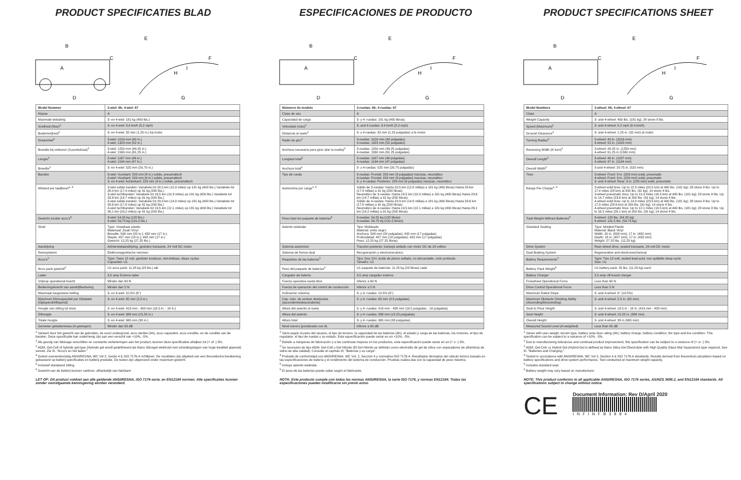PRODUCT SPECIFICATIES BLAD
B
A
C
D
E
F
H
I
G
| Model Nummer | 3-wiel: 66; 4-wiel: 67 |
| --- | --- |
| Klasse | A |
| Maximale belasting | 3- en 4-wiel: 181 kg (400 lbs.) |
| Snelheid (Max)<sup>1</sup> | 3- en 4-wiel: 8,4 km/h (5,2 mph) |
| Bodemvrijheid<sup>2</sup> | 3- en 4-wiel: 32 mm (1,25 in.) bij motor |
| Draaicirkel<sup>2</sup> | 3-wiel: 1016 mm (40 in.) 4-wiel: 1323 mm (52 in.) |
| Breedte bij omkeren (3-puntsdraai)<sup>2</sup> | 3-wiel: 1250 mm (49,25 in.) 4-wiel: 1560 mm (61,25 in.) |
| Lengte<sup>2</sup> | 3-wiel: 1167 mm (46 in.) 4-wiel: 1194 mm (47 in.) |
| Breedte<sup>2</sup> | 3- en 4-wiel: 525 mm (20,75 in.) |
| Banden | 3-wiel: Voorkant: 203 mm (8 in.) solide, pneumatisch 4-wiel: Voorkant: 229 mm (9 in.) solide, pneumatisch 3- en 4-wiel: Achterkant: 229 mm (9 in.) solide, pneumatisch |
| Afstand per laadbeurt<sup>1, 4</sup> | 3-wiel solide banden: Variabele tot 20,5 km (12,8 miles) op 181 kg (400 lbs.) Variabele tot 28,4 km (17,4 miles) op 91 kg (200 lbs.) 3-wiel luchtbanden: Variabele tot 16,5 km (10,3 miles) op 181 kg (400 lbs.) Variabele tot 23,6 km (14,7 miles) op 91 kg (200 lbs.) 4-wiel solide banden: Variabele tot 23,9 km (14,8 miles) op 181 kg (400 lbs.) Variabele tot 28,6 km (17,8 miles) op 91 kg (200 lbs.) 4-wiel luchtbanden: Variabele tot 19,5 km (12,1 miles) op 181 kg (400 lbs.) Variabele tot 26,1 km (16,2 miles) op 91 kg (200 lbs.) |
| Gewicht zonder accu's<sup>5</sup> | 3-wiel: 54,25 kg (120 lbs.) 4-wiel: 59,75 kg (131,5 lbs.) |
| Stoel | Type: Vouwbaar plastic Materiaal: Zwart Vinyl Breedte: 508 mm (20 in.); 432 mm (17 in.) Diepte: 457 mm (18 in.); 432 mm (17 in.) Gewicht: 12,25 kg (27,25 lbs.) |
| Aandrijving | Achterwielaandrijving, gesloten transaxle, 24 Volt DC motor |
| Remsysteem | Elektromagnetische remmen |
| Accu's<sup>3</sup> | Type: Twee 12 volt, gesloten loodzuur, niet-lekbaar, diepe cyclus Capaciteit: U1 |
| Accu pack gewicht<sup>6</sup> | U1 accu pack: 11,25 kg (25 lbs.) elk |
| Lader | 3,5 amp Externe lader |
| Vrijloop operational kracht | Minder dan 60 N |
| Bedieningskracht van aandrijfbesturing | Minder dan 5 N |
| Maximaal toegestane helling | 3- en 4-wiel: 10,5% (6°) |
| Maximum Klimcapaciteit per Obstakel (Oplopend/Aflopend) | 3- en 4-wiel: 65 mm (2,5 in.) |
| Hoogte van zitting tot vloer | 3- en 4-wiel: 419 mm - 458 mm (16.5 in. - 18 in.) |
| Zithoogte | 3- en 4-wiel: 388 mm (15,25 in.) |
| Totale hoogte | 3- en 4-wiel: 965 mm (38 in.) |
| Gemeten geluidsniveau (A-gewogen) | Minder dan 65 dB |
<sup>1</sup> Varieert door het gewicht van de gebruiker, de soort ondergrond, accu sterkte (Ah), accu capaciteit, accu conditie, en de conditie van de banden. Deze specificatie kan onderhevig zijn aan een verschil van +10%, -5%.
<sup>2</sup> Als gevolg van fabicage verschillen en constante verbeteringen aan het product, kunnen deze specificaties afwijken tot (+ of -) 3%.
<sup>3</sup> AGM, Gel-Cell of hybride gel-type (Hybride gel wordt gedefinieerd als Nano Silicagel elektrolyt met scheidingslagen van hoge kwaliteit glasmat) vereist. Zie III. "Accu's en het laden."
<sup>4</sup> Getest overeenkomstig ANSI/RESNA, WC Vol 2, Sectie 4 & ISO 7176-4 richtlijnen. De resultaten zijn afgeleid van een theoretische berekening gebaseerd op batterij specificaties en batterij prestatie. De testen zijn uitgevoerd onder maximum gewicht.
<sup>5</sup> Inclusief standaard zitting.
<sup>6</sup> Gewicht van de batterij kunnen variëren, afhankelijk van fabrikant
LET OP: Dit product voldoet aan alle geldende ANSI/RESNA, ISO 7176-serie, en EN12184 normen. Alle specificaties kunnen zonder voorafgaande kennisgeving worden veranderd.
ESPECIFICACIONES DE PRODUCTO
B
A
C
D
E
F
H
I
G
| Números de modelo | 3-ruedas: 66; 4-ruedas: 67 |
| --- | --- |
| Clase de uso | A |
| Capacidad de carga | 3- y 4- ruedas: 181 kg (400 libras) |
| Velocidad (máx)<sup>1</sup> | 3- and 4-ruedas: 8.4 km/h (5.2 mph) |
| Distancia al suelo<sup>2</sup> | 3- y 4-ruedas: 32 mm (1.25 pulgadas) a la motor |
| Radio de giro<sup>2</sup> | 3-ruedas: 1016 mm (40 pulgadas) 4-ruedas: 1323 mm (52 pulgadas) |
| Anchura necesaria para girar (dar la vuelta)<sup>2</sup> | 3-ruedas: 1250 mm (49.25 pulgadas) 4-ruedas: 1560 mm (61.25 pulgadas) |
| Longitud total<sup>2</sup> | 3-ruedas: 1167 mm (46 pulgadas) 4-ruedas: 1194 mm (47 pulgadas) |
| Anchura total<sup>2</sup> | 3- y 4-ruedas: 525 mm (20.75 pulgadas) |
| Tipo de rueda | 3-ruedas: Frontal: 203 mm (8 pulgadas) macizas, neumático 4-ruedas: Frontal: 229 mm (9 pulgadas) macizas, neumático 3- y 4-ruedas: Posterior: 229 mm (9 pulgadas) macizas, neumático |
| Autonomía por carga<sup>1, 4</sup> | Sólido de 3-ruedas: Hasta 20.5 km (12.8 millas) a 181 kg (400 libras) Hasta 28 km (17.4 millas) a 91 kg (200 libras) Neumático de 3-ruedas: Hasta 16.5 km (10.3 millas) a 181 kg (400 libras) Hasta 23.6 km (14.7 millas) a 91 kg (200 libras) Sólido de 4-ruedas: Hasta 23.9 km (14.8 millas) a 181 kg (400 libras) Hasta 28.6 km (17.8 millas) a 91 kg (200 libras) Neumático de 4-ruedas: Hasta 19.5 km (12.1 millas) a 181 kg (400 libras) Hasta 26.1 km (16.2 millas) a 91 kg (200 libras) |
| Peso total sin paquete de baterías<sup>5</sup> | 3-ruedas: 54.25 kg (120 libras) 4-ruedas: 59.75 kg (131.5 libras) |
| Asiento estándar | Tipo: Moldeado Material: vinilo negro Anchura: 508 mm (20 pulgadas); 432 mm (17 pulgadas) Profundidad: 457 mm (18 pulgadas); 432 mm (17 pulgadas) Peso: 12.25 kg (27.25 libras) |
| Sistema automotor | Tracción posterior, transeje sellado con motor DC de 24 voltios |
| Sistema de frenos dual | Recuperación y electromecánico |
| Requisitos de las baterías<sup>3</sup> | Tipo: Dos 12V, ácido de plomo sellado, no derramable, ciclo profundo Tamaño: U1 |
| Peso del paquete de baterías<sup>6</sup> | U1 paquete de baterías: 11.25 kg (25 libras) cada |
| Cargador de batería | 3.5 amp cargador externo |
| Fuerza operativa rueda libre | Inferior a 60 N |
| Fuerza de operación del control de conducción | Inferior a 5 N |
| Inclinación máxima | 3- y 4- ruedas: 10.5% (6°) |
| Cap. máx. de sortear obstáculos (ascendente/descendente) | 3- y 4- ruedas: 65 mm (2.5 pulgadas) |
| Altura del asiento al suelo | 3- y 4- ruedas: 419 mm - 458 mm (16.5 pulgadas - 18 pulgadas) |
| Altura del asiento | 3- y 4- ruedas: 388 mm (15.25 pulgadas) |
| Altura total | 3- y 4- ruedas: 965 mm (38 pulgadas) |
| Nivel sonoro (ponderado con A) | Inferior a 65 dB |
<sup>1</sup> Varía según el peso del usuario, el tipo de terreno, la capacidad de las baterías (Ah), el estado y carga de las baterías, los motores, el tipo de regulador, el tipo de ruedas y su estado. Esta especificación puede variar en un +10%, -5%.
<sup>2</sup> Debido a márgenes de fabricación y a las continuas mejoras en los productos, esta especificación puede variar en un (+ o -) 3%.
<sup>3</sup> Se necesario de tipo AGM, Gel-Cell o Gel híbrido (El Gel híbrido se definido como electrolito de gel de sílice con separadores de alfombras de vidrio de alta calidad). Consulte el capítulo III, "Baterías y su carga".
<sup>4</sup> Probado de conformidad con ANSI/RESNA, WC Vol. 2, Sección 4 y normativa ISO 7176-4. Resultados derivados del cálculo teórico basado en las especificaciones de batería y el rendimiento del sistema de conducción. Pruebas realiza das con la capacidad de peso máxima.
<sup>5</sup> Incluye asiento estándar.
<sup>6</sup> El peso de las baterías puede vatiar según el fabricante.
NOTA: Este producto cumple con todas las normas ANSI/RESNA, la serie ISO 7176, y normas EN12184. Todas las especificaciones pueden modificarse sin previo aviso.
PRODUCT SPECIFICATIONS SHEET
B
A
C
D
E
F
H
I
G
| Model Numbers | 3-wheel: 66; 4-wheel: 67 |
| --- | --- |
| Class | A |
| Weight Capacity | 3- and 4-wheel: 400 lbs. (181 kg); 28 stone 8 lbs. |
| Speed (Maximum)<sup>1</sup> | 3- and 4-wheel: 5.2 mph (8.4 km/h) |
| Ground Clearance<sup>2</sup> | 3- and 4-wheel: 1.25 in. (32 mm) at motor |
| Turning Radius<sup>2</sup> | 3-wheel: 40 in. (1016 mm) 4-wheel: 52 in. (1323 mm) |
| Reversing Width (K-turn)<sup>2</sup> | 3-wheel: 49.25 in. (1250 mm) 4-wheel: 61.25 in (1560 mm) |
| Overall Length<sup>2</sup> | 3-wheel: 46 in. (1167 mm) 4-wheel: 47 in. (1194 mm) |
| Overall Width<sup>2</sup> | 3-and 4-wheel: 20.75 in. (525 mm) |
| Tires | 3-wheel: Front: 8 in. (203 mm) solid, pneumatic 4-wheel: Front: 9 in. (229 mm) solid, pneumatic 3- and 4-wheel: Rear: 9 in. (229 mm) solid, pneumatic |
| Range Per Charge<sup>1, 4</sup> | 3-wheel solid tires: Up to 12.8 miles (20.5 km) at 400 lbs. (181 kg); 28 stone 8 lbs. Up to 17.4 miles (28 km) at 200 lbs. (91 kg); 14 stone 4 lbs. 3-wheel pneumatic tires: Up to 10.3 miles (16.5 km) at 400 lbs. (181 kg); 28 stone 8 lbs. Up to 14.7 miles (23.6 km) at 200 lbs. (91 kg); 14 stone 4 lbs. 4-wheel solid tires: Up to 14.8 miles (23.9 km) at 400 lbs. (181 kg); 28 stone 8 lbs. Up to 17.8 miles (28.6 km) at 200 lbs. (91 kg); 14 stone 4 lbs. 4-wheel pneumatic tires: Up to 12.1 miles (19.5 km) at 400 lbs. (181 kg); 28 stone 8 lbs. Up to 16.2 miles (26.1 km) at 200 lbs. (91 kg); 14 stone 4 lbs. |
| Total Weight Without Batteries<sup>5</sup> | 3-wheel: 120 lbs. (54.25 kg) 4-wheel: 131.5 lbs. (59.75 kg) |
| Standard Seating | Type: Molded Plastic Material: Black Vinyl Width: 20 in. (508 mm); 17 in. (432 mm) Depth: 18 in. (457 mm); 17 in. (432 mm) Weight: 27.25 lbs. (12.25 kg) |
| Drive System | Rear-wheel drive, sealed transaxle, 24-volt DC motor |
| Dual Braking System | Regenerative and electromechanical |
| Battery Requirements<sup>3</sup> | Type: Two 12-volt, sealed lead-acid, non-spillable deep-cycle Size: U1 |
| Battery Pack Weight<sup>6</sup> | U1 battery pack: 25 lbs. (11.25 kg) each |
| Battery Charger | 3.5 amp off-board charger |
| Freewheel Operational Force | Less than 60 N |
| Drive Control Operational Force | Less than 5 N |
| Maximum Rated Slope | 3- and 4-wheel: 6° (10.5%) |
| Maximum Obstacle Climbing Ability (Ascending/Descending) | 3- and 4-wheel: 2.5 in. (65 mm) |
| Seat to Floor Height | 3- and 4-wheel: 16.5 in - 18 in. (419 mm - 458 mm) |
| Seat Height | 3- and 4-wheel: 15.25 in. (388 mm) |
| Overall Height | 3- and 4-wheel: 38 in (965 mm) |
| Measured Sound Level (A-weighted) | Less than 65 dB |
<sup>1</sup> Varies with user weight, terrain type, battery amp-hour rating (Ah), battery charge, battery condition, tire type and tire condition. This specification can be subject to a variance of +10%, -5%.
<sup>2</sup> Due to manufacturing tolerances and continual product improvement, this specification can be subject to a variance of (+ or -) 3%.
<sup>3</sup> AGM, Gel-Cell, or Hybrid Gel (Hybrid Gel is defined as Nano Silica Gel Electrolyte with High Quality Glass Mat Separators) type required. See III. "Batteries and Charging."
<sup>4</sup> Tested in accordance with ANSI/RESNA, WC Vol 2, Section 4 & ISO 7176-4 standards. Results derived from theoretical calculation based on battery specifications and drive system performance. Test conducted at maximum weight capacity.
<sup>5</sup> Includes standard seat.
<sup>6</sup> Battery weight may vary based on manufacturer.
NOTE: This product conforms to all applicable ANSI/RESNA, ISO 7176 series, AS/NZS 3695.2, and EN12184 standards. All specifications subject to change without notice.
CE
Document Information: Rev D/April 2020
INFINFB3884